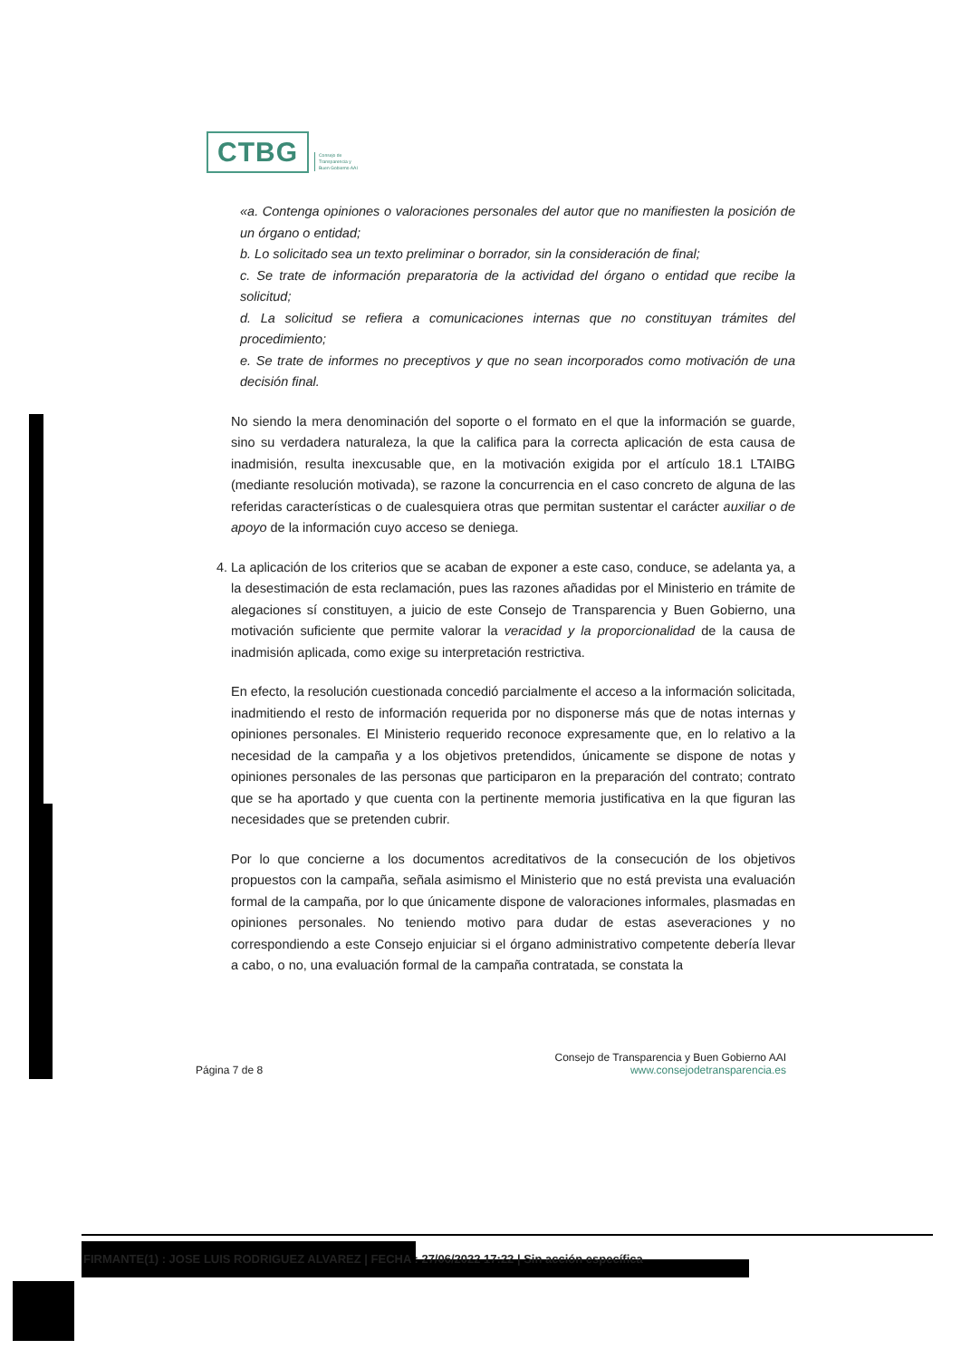CTBG
Consejo de
Transparencia y
Buen Gobierno AAI
«a. Contenga opiniones o valoraciones personales del autor que no manifiesten la posición de un órgano o entidad;
b. Lo solicitado sea un texto preliminar o borrador, sin la consideración de final;
c. Se trate de información preparatoria de la actividad del órgano o entidad que recibe la solicitud;
d. La solicitud se refiera a comunicaciones internas que no constituyan trámites del procedimiento;
e. Se trate de informes no preceptivos y que no sean incorporados como motivación de una decisión final.
No siendo la mera denominación del soporte o el formato en el que la información se guarde, sino su verdadera naturaleza, la que la califica para la correcta aplicación de esta causa de inadmisión, resulta inexcusable que, en la motivación exigida por el artículo 18.1 LTAIBG (mediante resolución motivada), se razone la concurrencia en el caso concreto de alguna de las referidas características o de cualesquiera otras que permitan sustentar el carácter auxiliar o de apoyo de la información cuyo acceso se deniega.
4. La aplicación de los criterios que se acaban de exponer a este caso, conduce, se adelanta ya, a la desestimación de esta reclamación, pues las razones añadidas por el Ministerio en trámite de alegaciones sí constituyen, a juicio de este Consejo de Transparencia y Buen Gobierno, una motivación suficiente que permite valorar la veracidad y la proporcionalidad de la causa de inadmisión aplicada, como exige su interpretación restrictiva.
En efecto, la resolución cuestionada concedió parcialmente el acceso a la información solicitada, inadmitiendo el resto de información requerida por no disponerse más que de notas internas y opiniones personales. El Ministerio requerido reconoce expresamente que, en lo relativo a la necesidad de la campaña y a los objetivos pretendidos, únicamente se dispone de notas y opiniones personales de las personas que participaron en la preparación del contrato; contrato que se ha aportado y que cuenta con la pertinente memoria justificativa en la que figuran las necesidades que se pretenden cubrir.
Por lo que concierne a los documentos acreditativos de la consecución de los objetivos propuestos con la campaña, señala asimismo el Ministerio que no está prevista una evaluación formal de la campaña, por lo que únicamente dispone de valoraciones informales, plasmadas en opiniones personales. No teniendo motivo para dudar de estas aseveraciones y no correspondiendo a este Consejo enjuiciar si el órgano administrativo competente debería llevar a cabo, o no, una evaluación formal de la campaña contratada, se constata la
Página 7 de 8
Consejo de Transparencia y Buen Gobierno AAI
www.consejodetransparencia.es
FIRMANTE(1) : JOSE LUIS RODRIGUEZ ALVAREZ | FECHA : 27/06/2022 17:22 | Sin acción específica